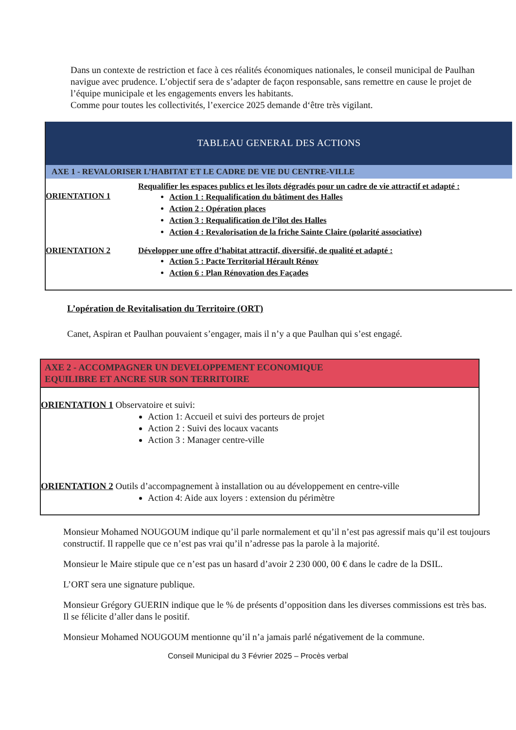Dans un contexte de restriction et face à ces réalités économiques nationales, le conseil municipal de Paulhan navigue avec prudence. L’objectif sera de s’adapter de façon responsable, sans remettre en cause le projet de l’équipe municipale et les engagements envers les habitants.
Comme pour toutes les collectivités, l’exercice 2025 demande d‘être très vigilant.
TABLEAU GENERAL DES ACTIONS
AXE 1 - REVALORISER L’HABITAT ET LE CADRE DE VIE DU CENTRE-VILLE
ORIENTATION 1
Requalifier les espaces publics et les îlots dégradés pour un cadre de vie attractif et adapté :
Action 1 : Requalification du bâtiment des Halles
Action 2 : Opération places
Action 3 : Requalification de l’îlot des Halles
Action 4 : Revalorisation de la friche Sainte Claire (polarité associative)
ORIENTATION 2 Développer une offre d’habitat attractif, diversifié, de qualité et adapté :
Action 5 : Pacte Territorial Hérault Rénov
Action 6 : Plan Rénovation des Façades
L’opération de Revitalisation du Territoire (ORT)
Canet, Aspiran et Paulhan pouvaient s’engager, mais il n’y a que Paulhan qui s’est engagé.
AXE 2 - ACCOMPAGNER UN DEVELOPPEMENT ECONOMIQUE
EQUILIBRE ET ANCRE SUR SON TERRITOIRE
ORIENTATION 1 Observatoire et suivi:
Action 1: Accueil et suivi des porteurs de projet
Action 2 : Suivi des locaux vacants
Action 3 : Manager centre-ville
ORIENTATION 2 Outils d’accompagnement à installation ou au développement en centre-ville
Action 4: Aide aux loyers : extension du périmètre
Monsieur Mohamed NOUGOUM indique qu’il parle normalement et qu’il n’est pas agressif mais qu’il est toujours constructif. Il rappelle que ce n’est pas vrai qu’il n’adresse pas la parole à la majorité.
Monsieur le Maire stipule que ce n’est pas un hasard d’avoir 2 230 000, 00 € dans le cadre de la DSIL.
L’ORT sera une signature publique.
Monsieur Grégory GUERIN indique que le % de présents d’opposition dans les diverses commissions est très bas. Il se félicite d’aller dans le positif.
Monsieur Mohamed NOUGOUM mentionne qu’il n’a jamais parlé négativement de la commune.
Conseil Municipal du 3 Février 2025 – Procès verbal